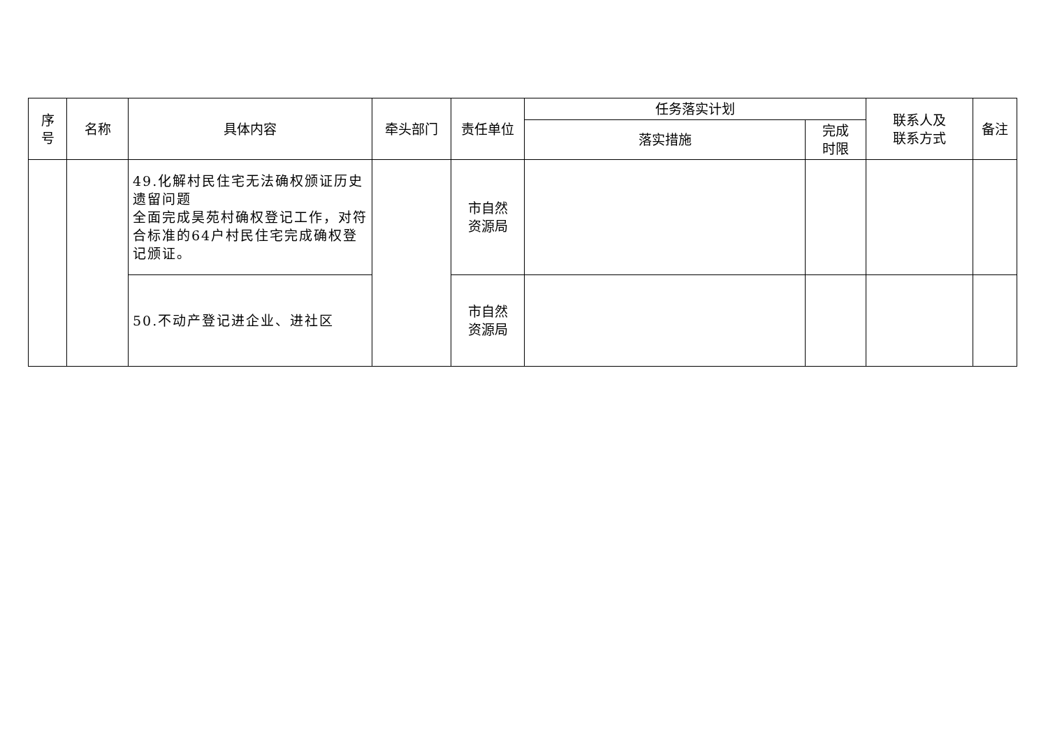| 序 号 | 名称 | 具体内容 | 牵头部门 | 责任单位 | 任务落实计划 | | 联系人及 联系方式 | 备注 |
| --- | --- | --- | --- | --- | --- | --- | --- | --- |
| | | | | | 落实措施 | 完成 时限 | | |
| | | 49.化解村民住宅无法确权颁证历史遗留问题 全面完成昊苑村确权登记工作，对符合标准的64户村民住宅完成确权登记颁证。 | | 市自然 资源局 | | | | |
| | | 50.不动产登记进企业、进社区 | | 市自然 资源局 | | | | |